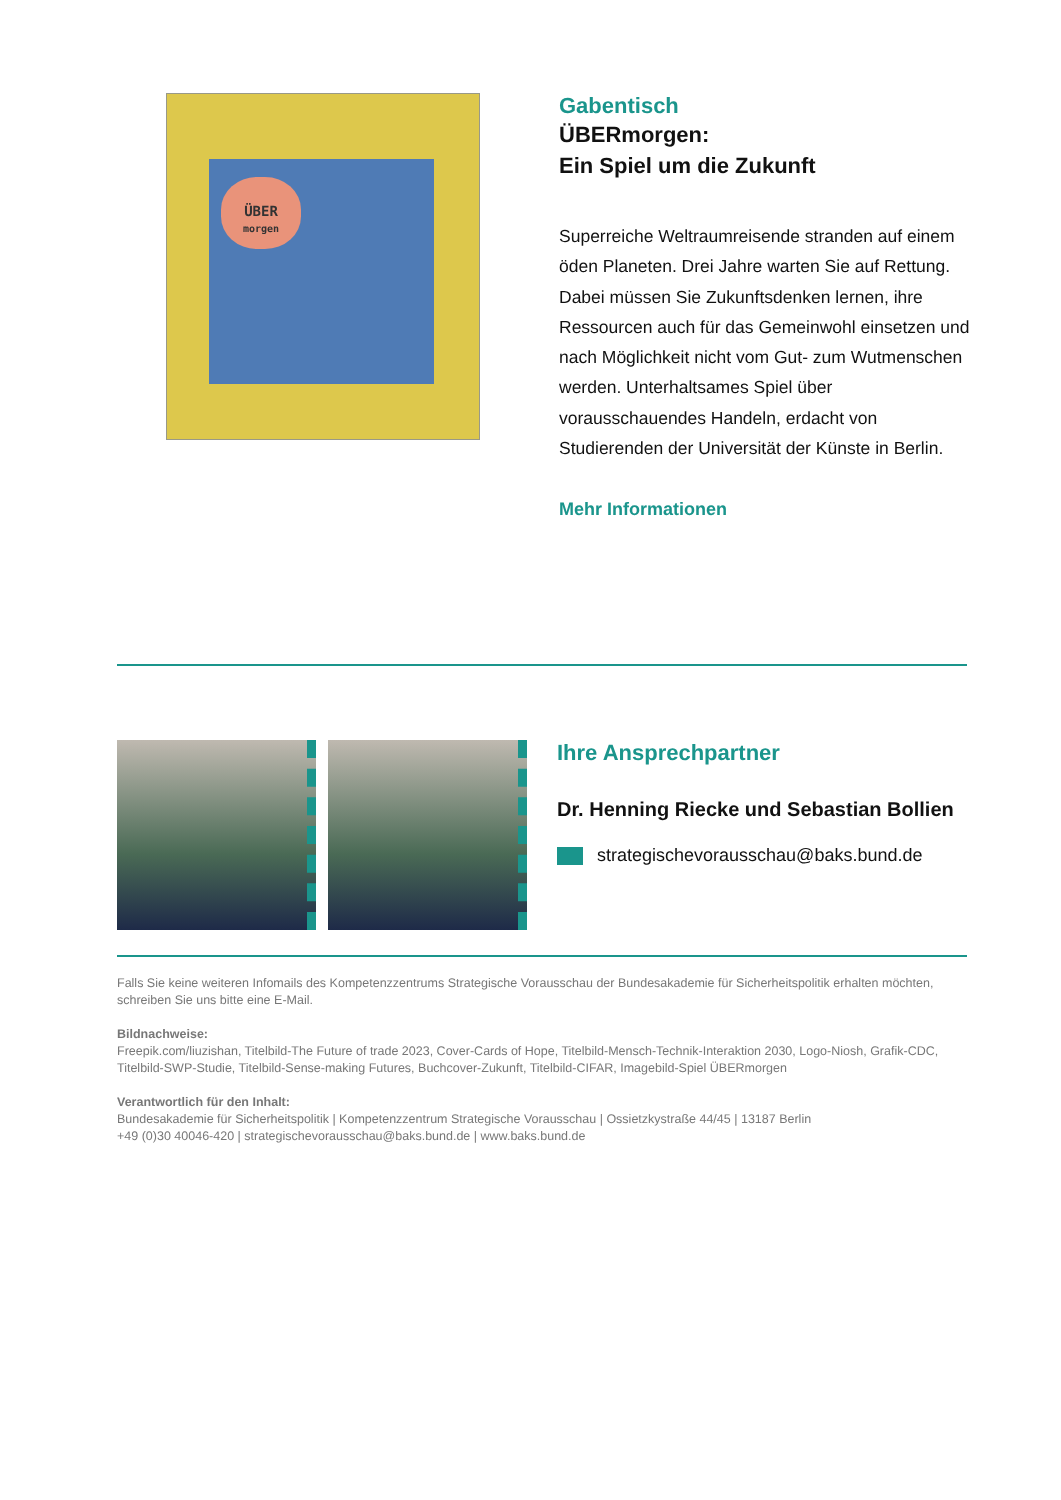ÜBER
morgen
Gabentisch
ÜBERmorgen:
Ein Spiel um die Zukunft
Superreiche Weltraumreisende stranden auf einem öden Planeten. Drei Jahre warten Sie auf Rettung. Dabei müssen Sie Zukunftsdenken lernen, ihre Ressourcen auch für das Gemeinwohl einsetzen und nach Möglichkeit nicht vom Gut- zum Wutmenschen werden. Unterhaltsames Spiel über vorausschauendes Handeln, erdacht von Studierenden der Universität der Künste in Berlin.
Mehr Informationen
Ihre Ansprechpartner
Dr. Henning Riecke und Sebastian Bollien
strategischevorausschau@baks.bund.de
Falls Sie keine weiteren Infomails des Kompetenzzentrums Strategische Vorausschau der Bundesakademie für Sicherheitspolitik erhalten möchten, schreiben Sie uns bitte eine E-Mail.
Bildnachweise:
Freepik.com/liuzishan, Titelbild-The Future of trade 2023, Cover-Cards of Hope, Titelbild-Mensch-Technik-Interaktion 2030, Logo-Niosh, Grafik-CDC, Titelbild-SWP-Studie, Titelbild-Sense-making Futures, Buchcover-Zukunft, Titelbild-CIFAR, Imagebild-Spiel ÜBERmorgen
Verantwortlich für den Inhalt:
Bundesakademie für Sicherheitspolitik | Kompetenzzentrum Strategische Vorausschau | Ossietzkystraße 44/45 | 13187 Berlin
+49 (0)30 40046-420 | strategischevorausschau@baks.bund.de | www.baks.bund.de